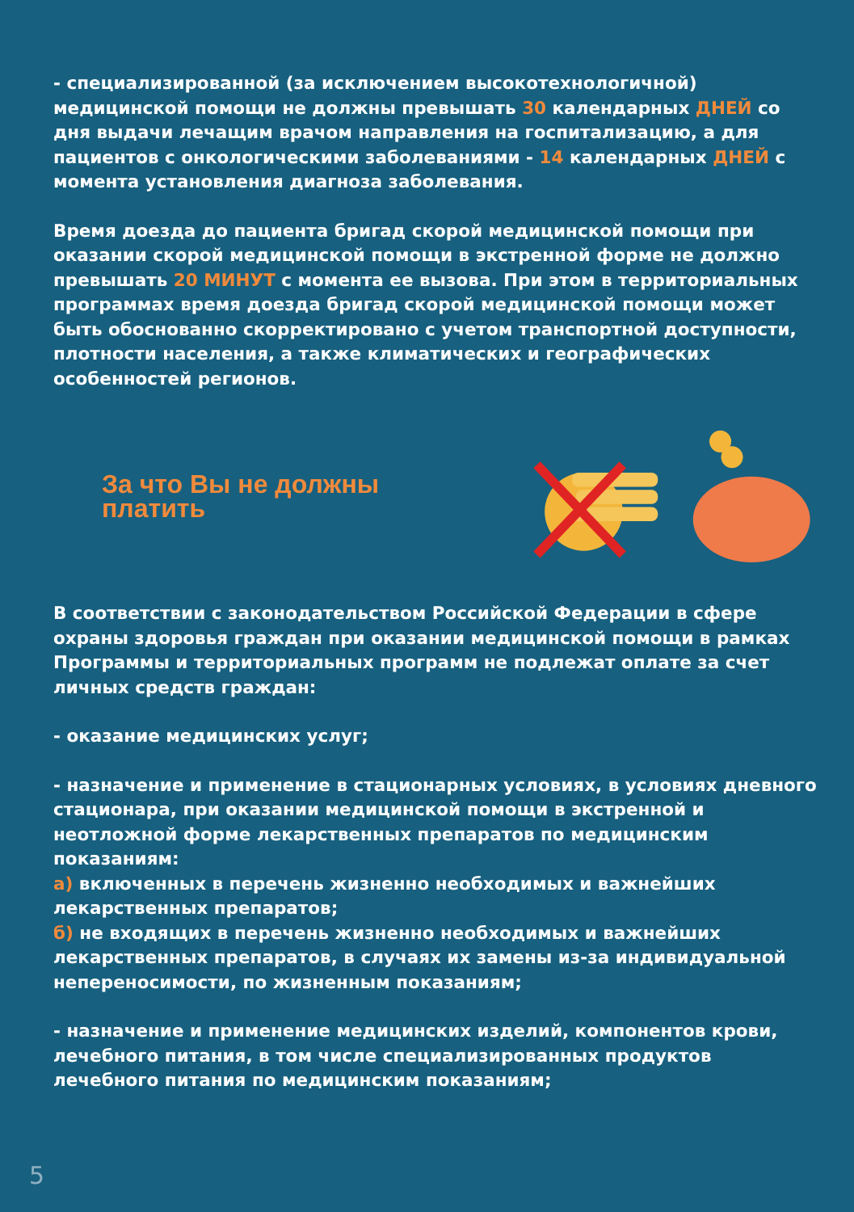- специализированной (за исключением высокотехнологичной) медицинской помощи не должны превышать 30 календарных ДНЕЙ со дня выдачи лечащим врачом направления на госпитализацию, а для пациентов с онкологическими заболеваниями - 14 календарных ДНЕЙ с момента установления диагноза заболевания.
Время доезда до пациента бригад скорой медицинской помощи при оказании скорой медицинской помощи в экстренной форме не должно превышать 20 МИНУТ с момента ее вызова. При этом в территориальных программах время доезда бригад скорой медицинской помощи может быть обоснованно скорректировано с учетом транспортной доступности, плотности населения, а также климатических и географических особенностей регионов.
За что Вы не должны платить
В соответствии с законодательством Российской Федерации в сфере охраны здоровья граждан при оказании медицинской помощи в рамках Программы и территориальных программ не подлежат оплате за счет личных средств граждан:
- оказание медицинских услуг;
- назначение и применение в стационарных условиях, в условиях дневного стационара, при оказании медицинской помощи в экстренной и неотложной форме лекарственных препаратов по медицинским показаниям:
а) включенных в перечень жизненно необходимых и важнейших лекарственных препаратов;
б) не входящих в перечень жизненно необходимых и важнейших лекарственных препаратов, в случаях их замены из-за индивидуальной непереносимости, по жизненным показаниям;
- назначение и применение медицинских изделий, компонентов крови, лечебного питания, в том числе специализированных продуктов лечебного питания по медицинским показаниям;
5